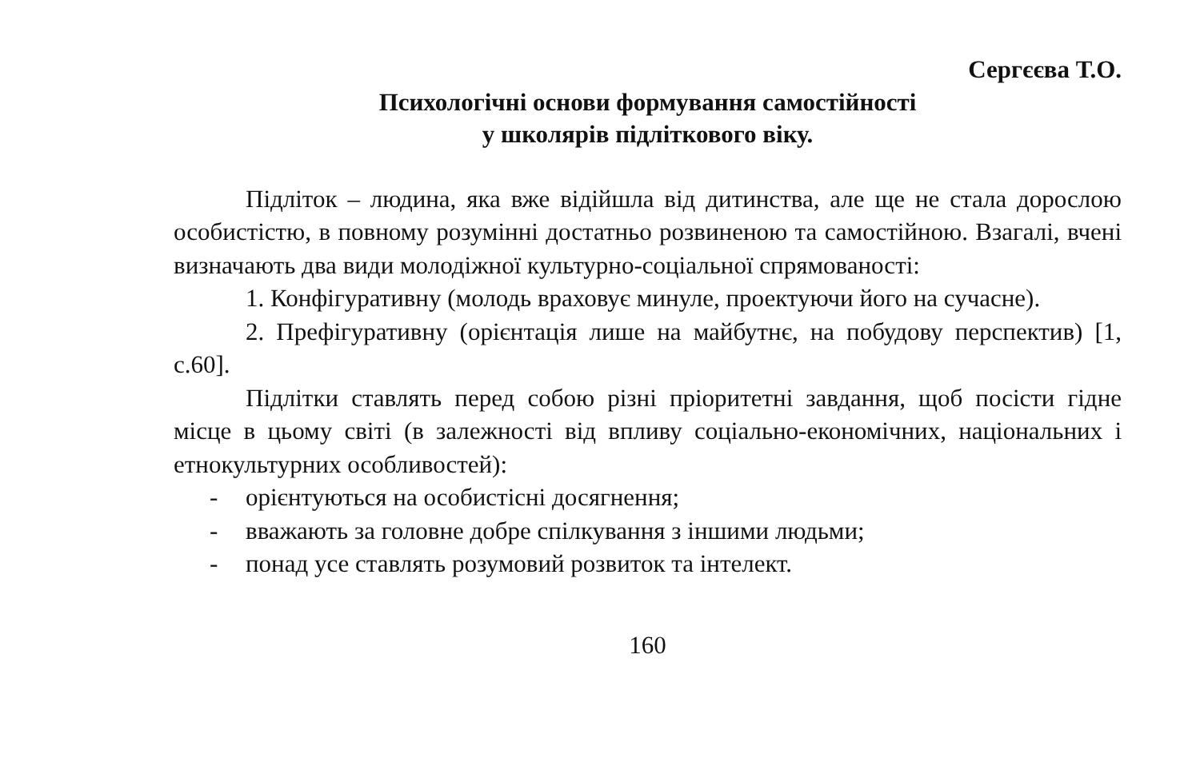Сергєєва Т.О.
Психологічні основи формування самостійності
у школярів підліткового віку.
Підліток – людина, яка вже відійшла від дитинства, але ще не стала дорослою особистістю, в повному розумінні достатньо розвиненою та самостійною. Взагалі, вчені визначають два види молодіжної культурно-соціальної спрямованості:
1. Конфігуративну (молодь враховує минуле, проектуючи його на сучасне).
2. Префігуративну (орієнтація лише на майбутнє, на побудову перспектив) [1, с.60].
Підлітки ставлять перед собою різні пріоритетні завдання, щоб посісти гідне місце в цьому світі (в залежності від впливу соціально-економічних, національних і етнокультурних особливостей):
- орієнтуються на особистісні досягнення;
- вважають за головне добре спілкування з іншими людьми;
- понад усе ставлять розумовий розвиток та інтелект.
160